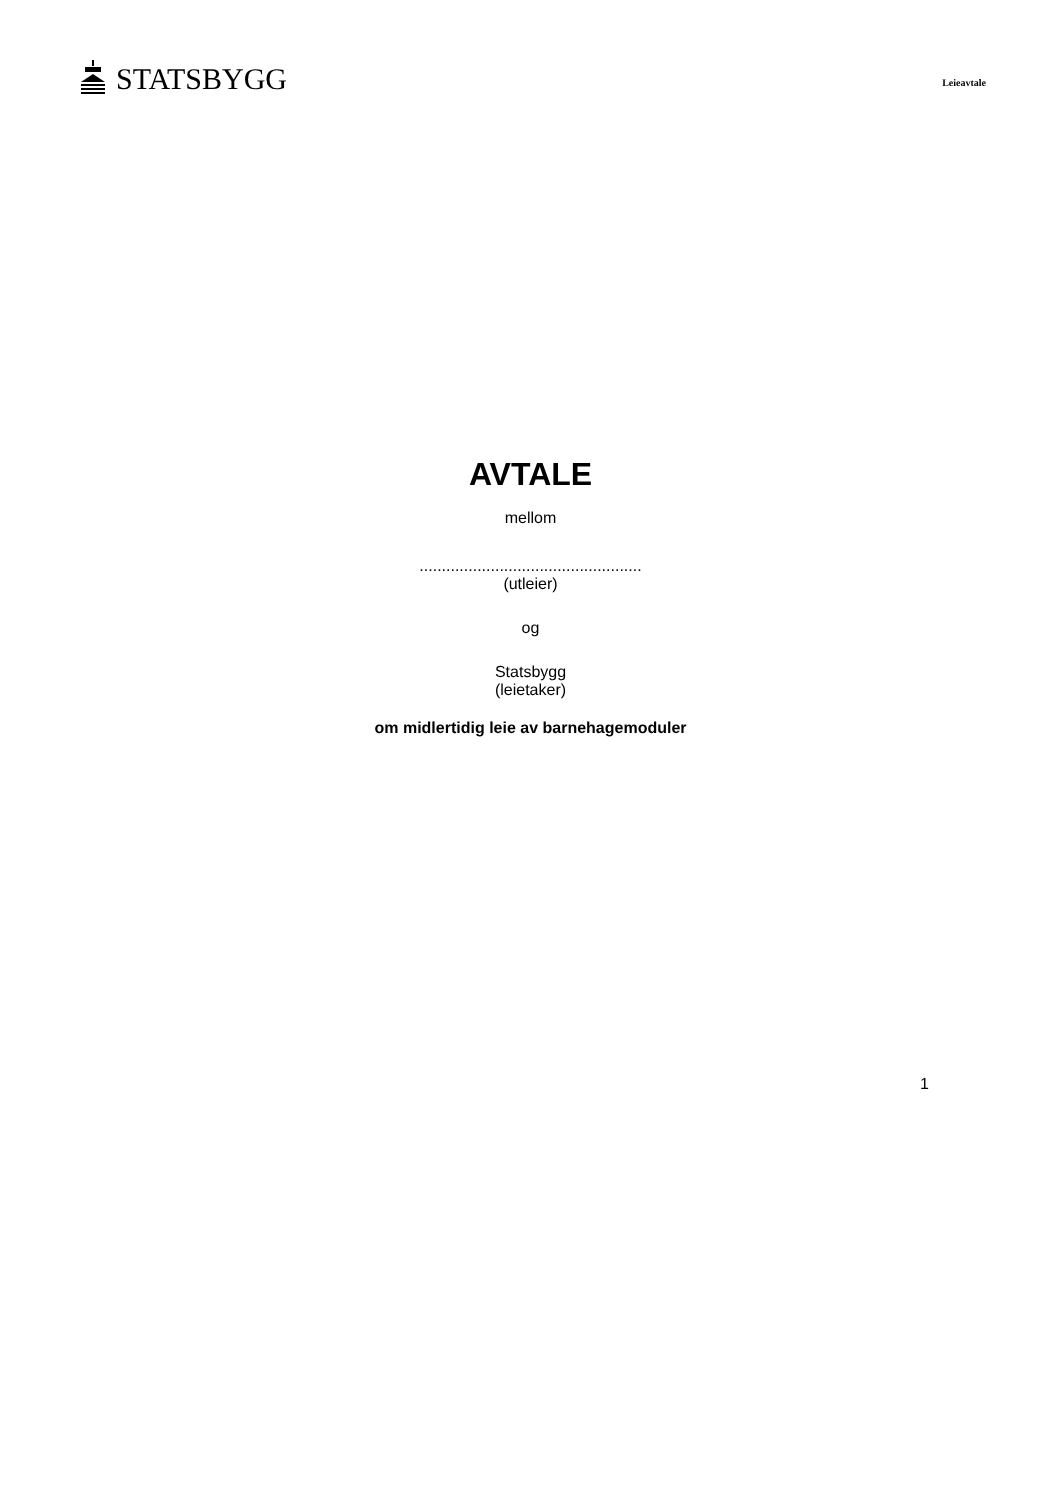STATSBYGG
Leieavtale
AVTALE
mellom
..................................................
(utleier)
og
Statsbygg
(leietaker)
om midlertidig leie av barnehagemoduler
1